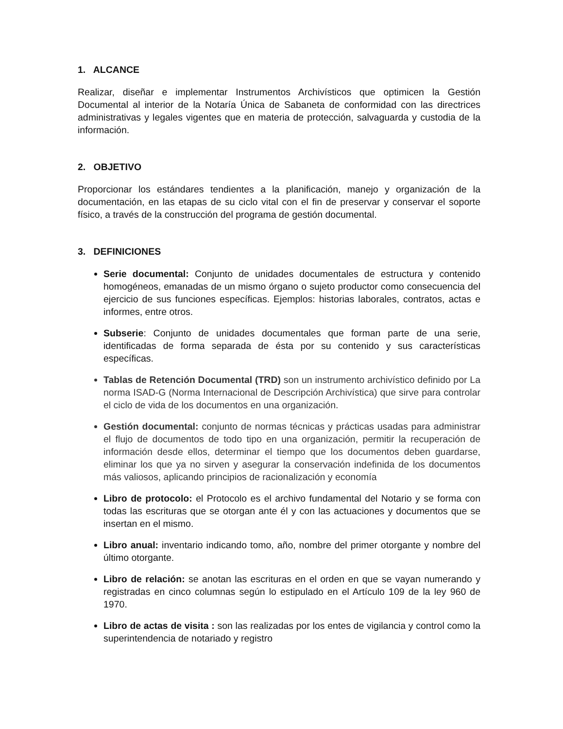1. ALCANCE
Realizar, diseñar e implementar Instrumentos Archivísticos que optimicen la Gestión Documental al interior de la Notaría Única de Sabaneta de conformidad con las directrices administrativas y legales vigentes que en materia de protección, salvaguarda y custodia de la información.
2. OBJETIVO
Proporcionar los estándares tendientes a la planificación, manejo y organización de la documentación, en las etapas de su ciclo vital con el fin de preservar y conservar el soporte físico, a través de la construcción del programa de gestión documental.
3. DEFINICIONES
Serie documental: Conjunto de unidades documentales de estructura y contenido homogéneos, emanadas de un mismo órgano o sujeto productor como consecuencia del ejercicio de sus funciones específicas. Ejemplos: historias laborales, contratos, actas e informes, entre otros.
Subserie: Conjunto de unidades documentales que forman parte de una serie, identificadas de forma separada de ésta por su contenido y sus características específicas.
Tablas de Retención Documental (TRD) son un instrumento archivístico definido por La norma ISAD-G (Norma Internacional de Descripción Archivística) que sirve para controlar el ciclo de vida de los documentos en una organización.
Gestión documental: conjunto de normas técnicas y prácticas usadas para administrar el flujo de documentos de todo tipo en una organización, permitir la recuperación de información desde ellos, determinar el tiempo que los documentos deben guardarse, eliminar los que ya no sirven y asegurar la conservación indefinida de los documentos más valiosos, aplicando principios de racionalización y economía
Libro de protocolo: el Protocolo es el archivo fundamental del Notario y se forma con todas las escrituras que se otorgan ante él y con las actuaciones y documentos que se insertan en el mismo.
Libro anual: inventario indicando tomo, año, nombre del primer otorgante y nombre del último otorgante.
Libro de relación: se anotan las escrituras en el orden en que se vayan numerando y registradas en cinco columnas según lo estipulado en el Artículo 109 de la ley 960 de 1970.
Libro de actas de visita : son las realizadas por los entes de vigilancia y control como la superintendencia de notariado y registro